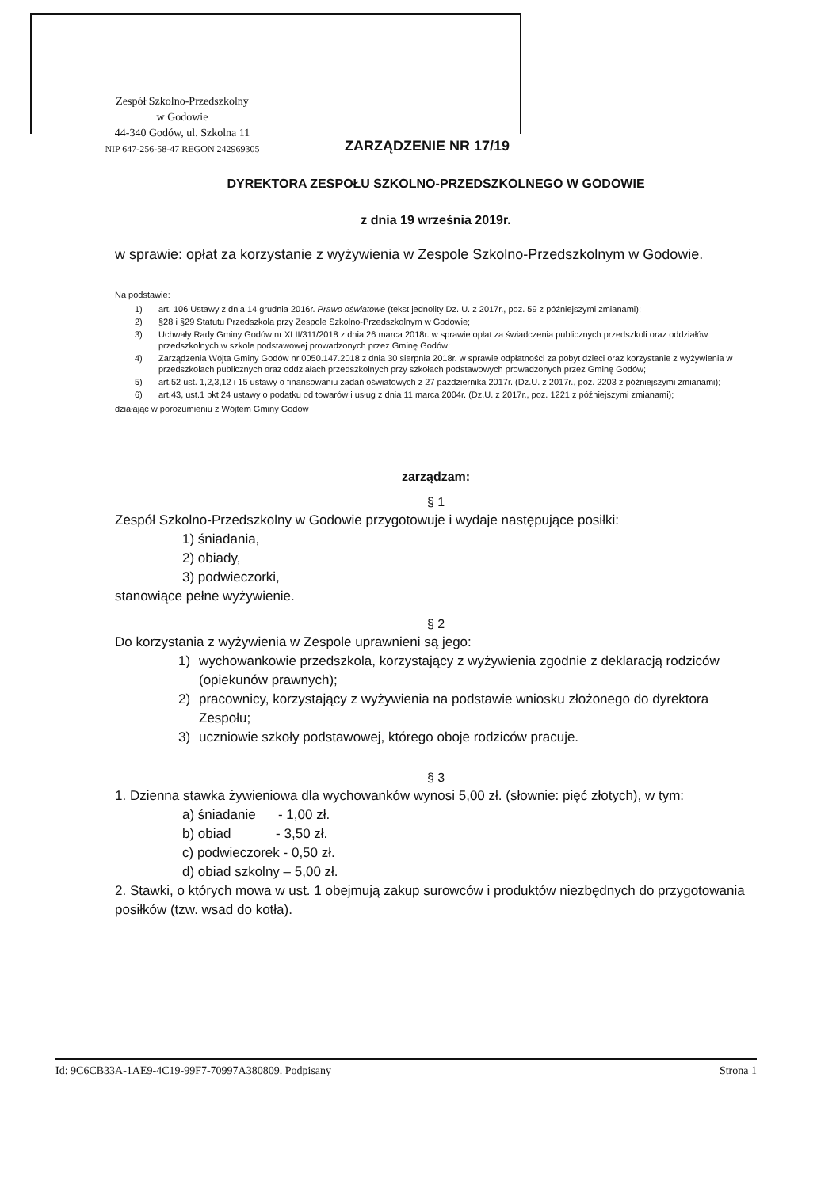Zespół Szkolno-Przedszkolny
w Godowie
44-340 Godów, ul. Szkolna 11
NIP 647-256-58-47 REGON 242969305
ZARZĄDZENIE NR 17/19
DYREKTORA ZESPOŁU SZKOLNO-PRZEDSZKOLNEGO W GODOWIE
z dnia 19 września 2019r.
w sprawie: opłat za korzystanie z wyżywienia w Zespole Szkolno-Przedszkolnym w Godowie.
Na podstawie:
1) art. 106 Ustawy z dnia 14 grudnia 2016r. Prawo oświatowe (tekst jednolity Dz. U. z 2017r., poz. 59 z późniejszymi zmianami);
2) §28 i §29 Statutu Przedszkola przy Zespole Szkolno-Przedszkolnym w Godowie;
3) Uchwały Rady Gminy Godów nr XLII/311/2018 z dnia 26 marca 2018r. w sprawie opłat za świadczenia publicznych przedszkoli oraz oddziałów przedszkolnych w szkole podstawowej prowadzonych przez Gminę Godów;
4) Zarządzenia Wójta Gminy Godów nr 0050.147.2018 z dnia 30 sierpnia 2018r. w sprawie odpłatności za pobyt dzieci oraz korzystanie z wyżywienia w przedszkolach publicznych oraz oddziałach przedszkolnych przy szkołach podstawowych prowadzonych przez Gminę Godów;
5) art.52 ust. 1,2,3,12 i 15 ustawy o finansowaniu zadań oświatowych z 27 października 2017r. (Dz.U. z 2017r., poz. 2203 z późniejszymi zmianami);
6) art.43, ust.1 pkt 24 ustawy o podatku od towarów i usług z dnia 11 marca 2004r. (Dz.U. z 2017r., poz. 1221 z późniejszymi zmianami);
działając w porozumieniu z Wójtem Gminy Godów
zarządzam:
§ 1
Zespół Szkolno-Przedszkolny w Godowie przygotowuje i wydaje następujące posiłki:
1) śniadania,
2) obiady,
3) podwieczorki,
stanowiące pełne wyżywienie.
§ 2
Do korzystania z wyżywienia w Zespole uprawnieni są jego:
1) wychowankowie przedszkola, korzystający z wyżywienia zgodnie z deklaracją rodziców (opiekunów prawnych);
2) pracownicy, korzystający z wyżywienia na podstawie wniosku złożonego do dyrektora Zespołu;
3) uczniowie szkoły podstawowej, którego oboje rodziców pracuje.
§ 3
1. Dzienna stawka żywieniowa dla wychowanków wynosi 5,00 zł. (słownie: pięć złotych), w tym:
a) śniadanie - 1,00 zł.
b) obiad - 3,50 zł.
c) podwieczorek - 0,50 zł.
d) obiad szkolny – 5,00 zł.
2. Stawki, o których mowa w ust. 1 obejmują zakup surowców i produktów niezbędnych do przygotowania posiłków (tzw. wsad do kotła).
Id: 9C6CB33A-1AE9-4C19-99F7-70997A380809. Podpisany Strona 1